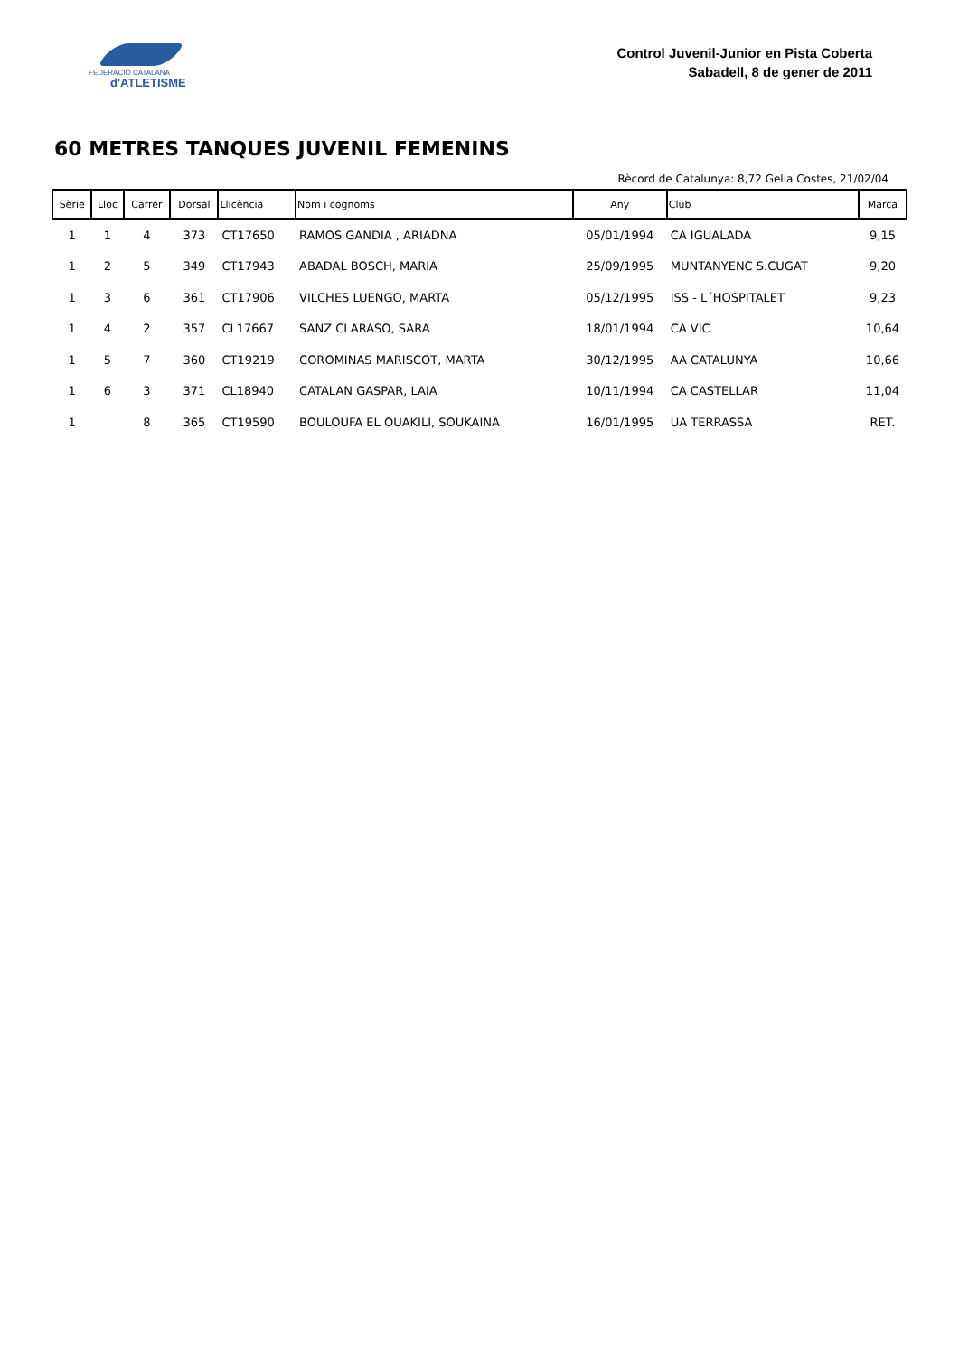FEDERACIÓ CATALANA
d'ATLETISME
Control Juvenil-Junior en Pista Coberta
Sabadell, 8 de gener de 2011
60 METRES TANQUES JUVENIL FEMENINS
Rècord de Catalunya: 8,72 Gelia Costes, 21/02/04
| Sèrie | Lloc | Carrer | Dorsal | Llicència | Nom i cognoms | Any | Club | Marca |
| --- | --- | --- | --- | --- | --- | --- | --- | --- |
| 1 | 1 | 4 | 373 | CT17650 | RAMOS GANDIA , ARIADNA | 05/01/1994 | CA IGUALADA | 9,15 |
| 1 | 2 | 5 | 349 | CT17943 | ABADAL BOSCH, MARIA | 25/09/1995 | MUNTANYENC S.CUGAT | 9,20 |
| 1 | 3 | 6 | 361 | CT17906 | VILCHES LUENGO, MARTA | 05/12/1995 | ISS - L´HOSPITALET | 9,23 |
| 1 | 4 | 2 | 357 | CL17667 | SANZ CLARASO, SARA | 18/01/1994 | CA VIC | 10,64 |
| 1 | 5 | 7 | 360 | CT19219 | COROMINAS MARISCOT, MARTA | 30/12/1995 | AA CATALUNYA | 10,66 |
| 1 | 6 | 3 | 371 | CL18940 | CATALAN GASPAR, LAIA | 10/11/1994 | CA CASTELLAR | 11,04 |
| 1 | | 8 | 365 | CT19590 | BOULOUFA EL OUAKILI, SOUKAINA | 16/01/1995 | UA TERRASSA | RET. |